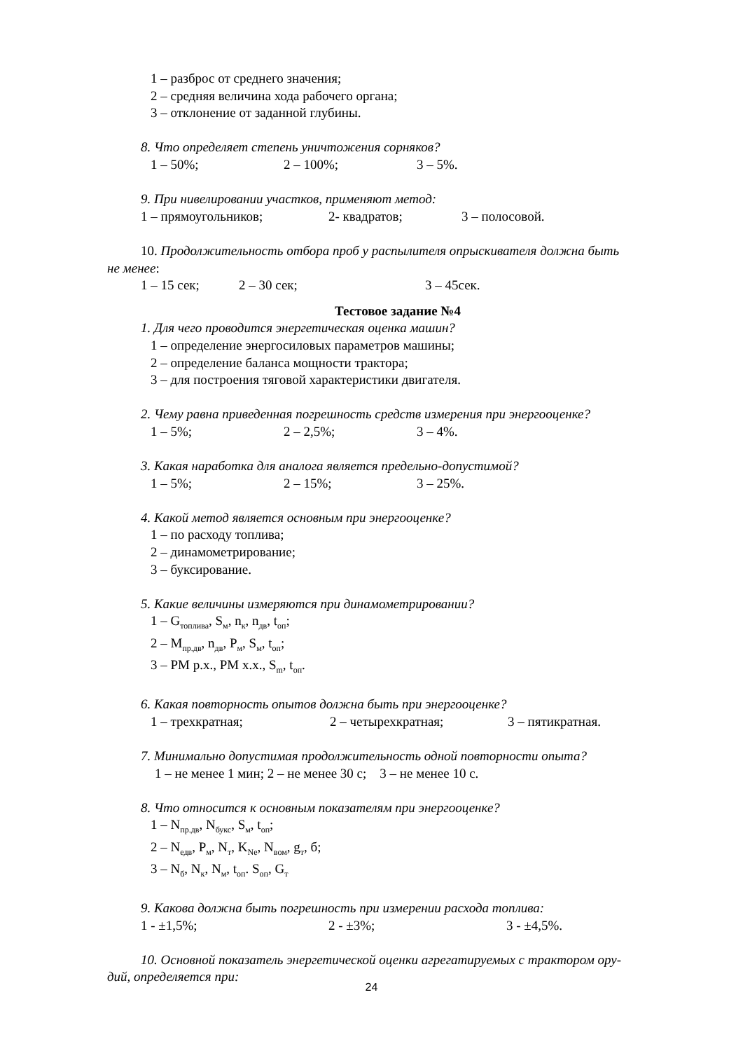1 – разброс от среднего значения;
2 – средняя величина хода рабочего органа;
3 – отклонение от заданной глубины.
8. Что определяет степень уничтожения сорняков?
1 – 50%; 2 – 100%; 3 – 5%.
9. При нивелировании участков, применяют метод:
1 – прямоугольников; 2- квадратов; 3 – полосовой.
10. Продолжительность отбора проб у распылителя опрыскивателя должна быть
не менее:
1 – 15 сек; 2 – 30 сек; 3 – 45сек.
Тестовое задание №4
1. Для чего проводится энергетическая оценка машин?
1 – определение энергосиловых параметров машины;
2 – определение баланса мощности трактора;
3 – для построения тяговой характеристики двигателя.
2. Чему равна приведенная погрешность средств измерения при энергооценке?
1 – 5%; 2 – 2,5%; 3 – 4%.
3. Какая наработка для аналога является предельно-допустимой?
1 – 5%; 2 – 15%; 3 – 25%.
4. Какой метод является основным при энергооценке?
1 – по расходу топлива;
2 – динамометрирование;
3 – буксирование.
5. Какие величины измеряются при динамометрировании?
1 – G<sub>топлива</sub>, S<sub>м</sub>, n<sub>к</sub>, n<sub>дв</sub>, t<sub>оп</sub>;
2 – M<sub>пр.дв</sub>, n<sub>дв</sub>, P<sub>м</sub>, S<sub>м</sub>, t<sub>оп</sub>;
3 – PM р.х., PM х.х., S<sub>m</sub>, t<sub>оп</sub>.
6. Какая повторность опытов должна быть при энергооценке?
1 – трехкратная; 2 – четырехкратная; 3 – пятикратная.
7. Минимально допустимая продолжительность одной повторности опыта?
1 – не менее 1 мин; 2 – не менее 30 с; 3 – не менее 10 с.
8. Что относится к основным показателям при энергооценке?
1 – N<sub>пр.дв</sub>, N<sub>букс</sub>, S<sub>м</sub>, t<sub>оп</sub>;
2 – N<sub>едв</sub>, P<sub>м</sub>, N<sub>т</sub>, K<sub>Ne</sub>, N<sub>вом</sub>, g<sub>т</sub>, б;
3 – N<sub>б</sub>, N<sub>к</sub>, N<sub>м</sub>, t<sub>оп</sub>. S<sub>оп</sub>, G<sub>т</sub>
9. Какова должна быть погрешность при измерении расхода топлива:
1 - ±1,5%; 2 - ±3%; 3 - ±4,5%.
10. Основной показатель энергетической оценки агрегатируемых с трактором ору-
дий, определяется при:
24